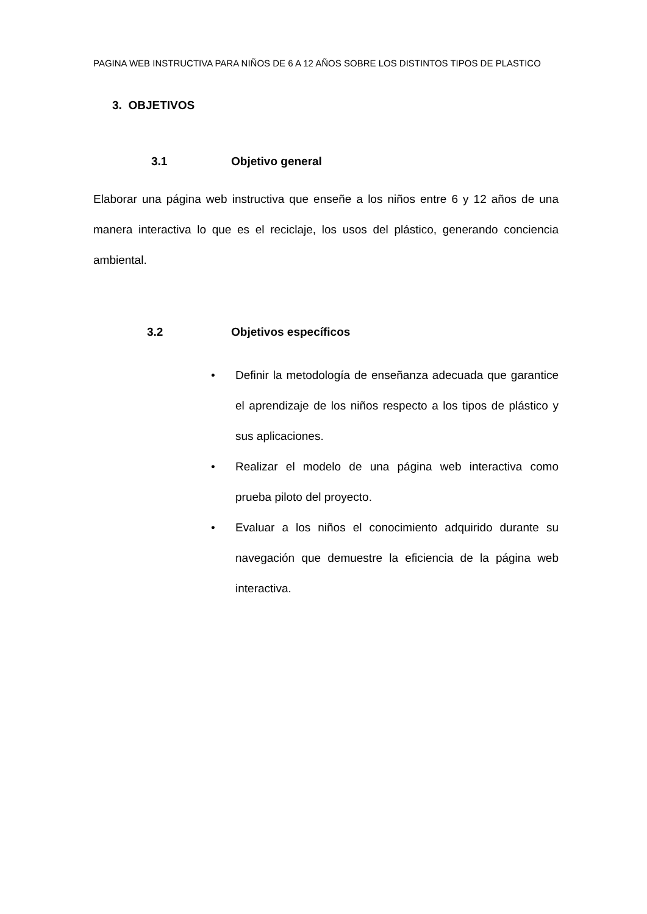PAGINA WEB INSTRUCTIVA PARA NIÑOS DE 6 A 12 AÑOS SOBRE LOS DISTINTOS TIPOS DE PLASTICO
3. OBJETIVOS
3.1 Objetivo general
Elaborar una página web instructiva que enseñe a los niños entre 6 y 12 años de una manera interactiva lo que es el reciclaje, los usos del plástico, generando conciencia ambiental.
3.2 Objetivos específicos
• Definir la metodología de enseñanza adecuada que garantice el aprendizaje de los niños respecto a los tipos de plástico y sus aplicaciones.
• Realizar el modelo de una página web interactiva como prueba piloto del proyecto.
• Evaluar a los niños el conocimiento adquirido durante su navegación que demuestre la eficiencia de la página web interactiva.